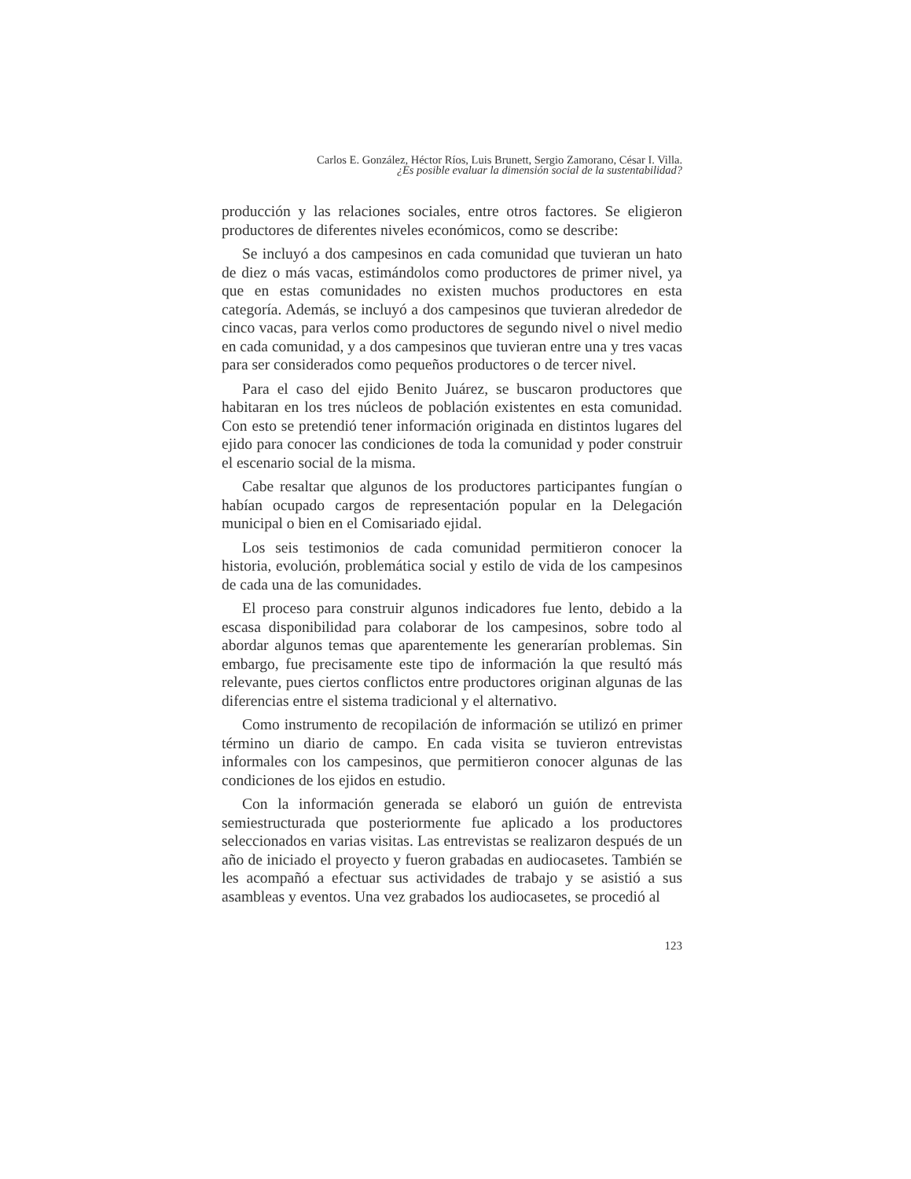Carlos E. González, Héctor Ríos, Luis Brunett, Sergio Zamorano, César I. Villa.
¿Es posible evaluar la dimensión social de la sustentabilidad?
producción y las relaciones sociales, entre otros factores. Se eligieron productores de diferentes niveles económicos, como se describe:
Se incluyó a dos campesinos en cada comunidad que tuvieran un hato de diez o más vacas, estimándolos como productores de primer nivel, ya que en estas comunidades no existen muchos productores en esta categoría. Además, se incluyó a dos campesinos que tuvieran alrededor de cinco vacas, para verlos como productores de segundo nivel o nivel medio en cada comunidad, y a dos campesinos que tuvieran entre una y tres vacas para ser considerados como pequeños productores o de tercer nivel.
Para el caso del ejido Benito Juárez, se buscaron productores que habitaran en los tres núcleos de población existentes en esta comunidad. Con esto se pretendió tener información originada en distintos lugares del ejido para conocer las condiciones de toda la comunidad y poder construir el escenario social de la misma.
Cabe resaltar que algunos de los productores participantes fungían o habían ocupado cargos de representación popular en la Delegación municipal o bien en el Comisariado ejidal.
Los seis testimonios de cada comunidad permitieron conocer la historia, evolución, problemática social y estilo de vida de los campesinos de cada una de las comunidades.
El proceso para construir algunos indicadores fue lento, debido a la escasa disponibilidad para colaborar de los campesinos, sobre todo al abordar algunos temas que aparentemente les generarían problemas. Sin embargo, fue precisamente este tipo de información la que resultó más relevante, pues ciertos conflictos entre productores originan algunas de las diferencias entre el sistema tradicional y el alternativo.
Como instrumento de recopilación de información se utilizó en primer término un diario de campo. En cada visita se tuvieron entrevistas informales con los campesinos, que permitieron conocer algunas de las condiciones de los ejidos en estudio.
Con la información generada se elaboró un guión de entrevista semiestructurada que posteriormente fue aplicado a los productores seleccionados en varias visitas. Las entrevistas se realizaron después de un año de iniciado el proyecto y fueron grabadas en audiocasetes. También se les acompañó a efectuar sus actividades de trabajo y se asistió a sus asambleas y eventos. Una vez grabados los audiocasetes, se procedió al
123